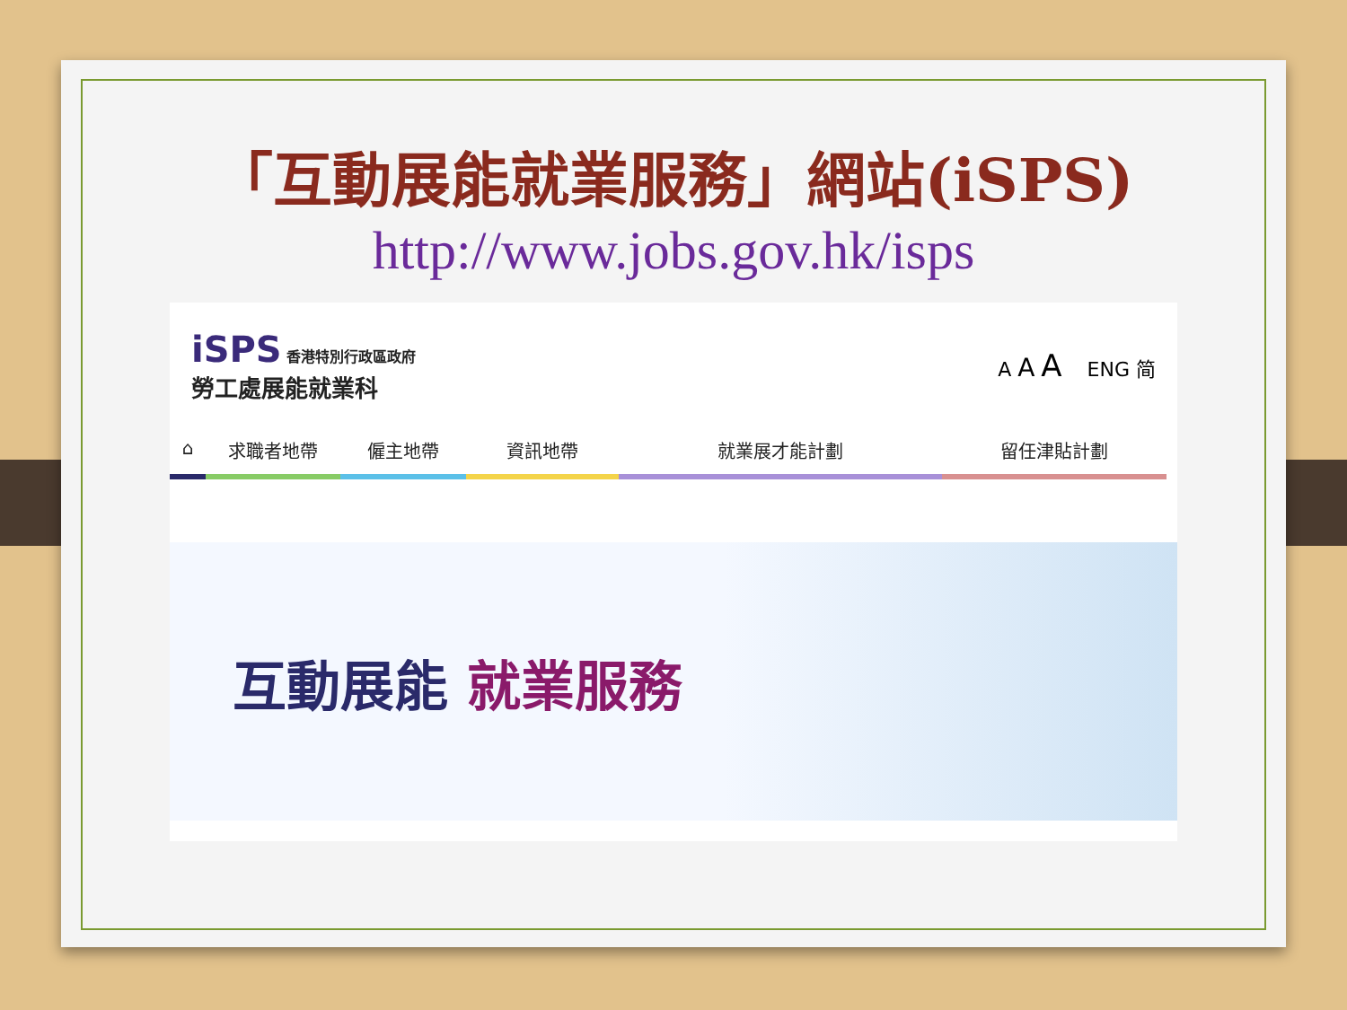「互動展能就業服務」網站(iSPS)
http://www.jobs.gov.hk/isps
iSPS 香港特別行政區政府
勞工處展能就業科
A A A ENG 简
⌂ 求職者地帶 僱主地帶 資訊地帶 就業展才能計劃 留任津貼計劃
互動展能 就業服務